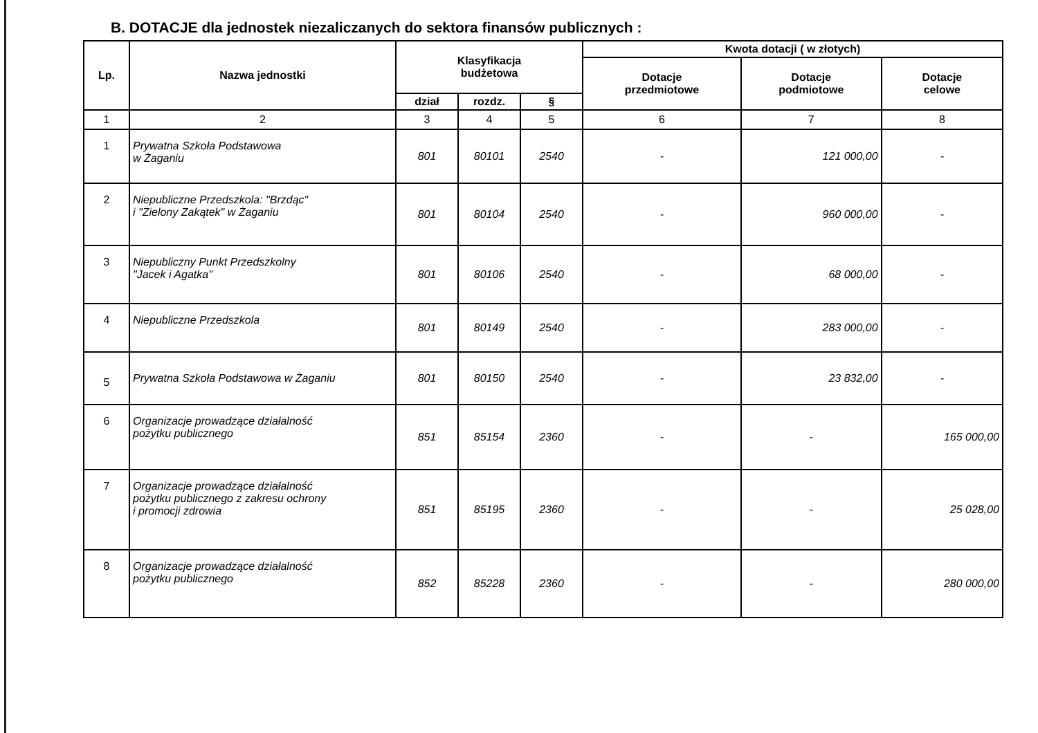B. DOTACJE dla jednostek niezaliczanych do sektora finansów publicznych :
| Lp. | Nazwa jednostki | Klasyfikacja budżetowa | | | Kwota dotacji ( w złotych) | | |
| --- | --- | --- | --- | --- | --- | --- | --- |
| | | | | | Dotacje przedmiotowe | Dotacje podmiotowe | Dotacje celowe |
| | | dział | rozdz. | § | | | |
| 1 | 2 | 3 | 4 | 5 | 6 | 7 | 8 |
| 1 | Prywatna Szkoła Podstawowa w Żaganiu | 801 | 80101 | 2540 | - | 121 000,00 | - |
| 2 | Niepubliczne Przedszkola: "Brzdąc" i "Zielony Zakątek" w Żaganiu | 801 | 80104 | 2540 | - | 960 000,00 | - |
| 3 | Niepubliczny Punkt Przedszkolny "Jacek i Agatka" | 801 | 80106 | 2540 | - | 68 000,00 | - |
| 4 | Niepubliczne Przedszkola | 801 | 80149 | 2540 | - | 283 000,00 | - |
| 5 | Prywatna Szkoła Podstawowa w Żaganiu | 801 | 80150 | 2540 | - | 23 832,00 | - |
| 6 | Organizacje prowadzące działalność pożytku publicznego | 851 | 85154 | 2360 | - | - | 165 000,00 |
| 7 | Organizacje prowadzące działalność pożytku publicznego z zakresu ochrony i promocji zdrowia | 851 | 85195 | 2360 | - | - | 25 028,00 |
| 8 | Organizacje prowadzące działalność pożytku publicznego | 852 | 85228 | 2360 | - | - | 280 000,00 |